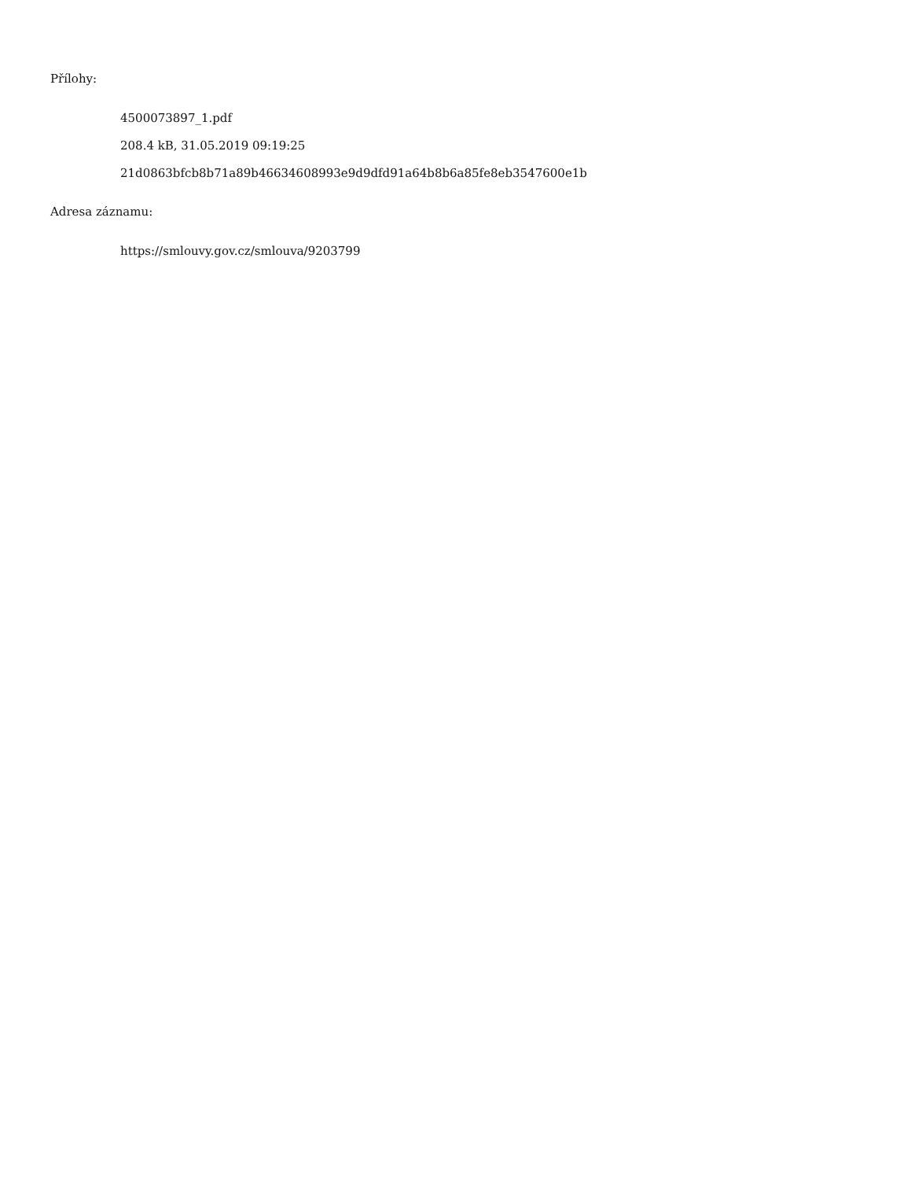Přílohy:
4500073897_1.pdf
208.4 kB, 31.05.2019 09:19:25
21d0863bfcb8b71a89b46634608993e9d9dfd91a64b8b6a85fe8eb3547600e1b
Adresa záznamu:
https://smlouvy.gov.cz/smlouva/9203799